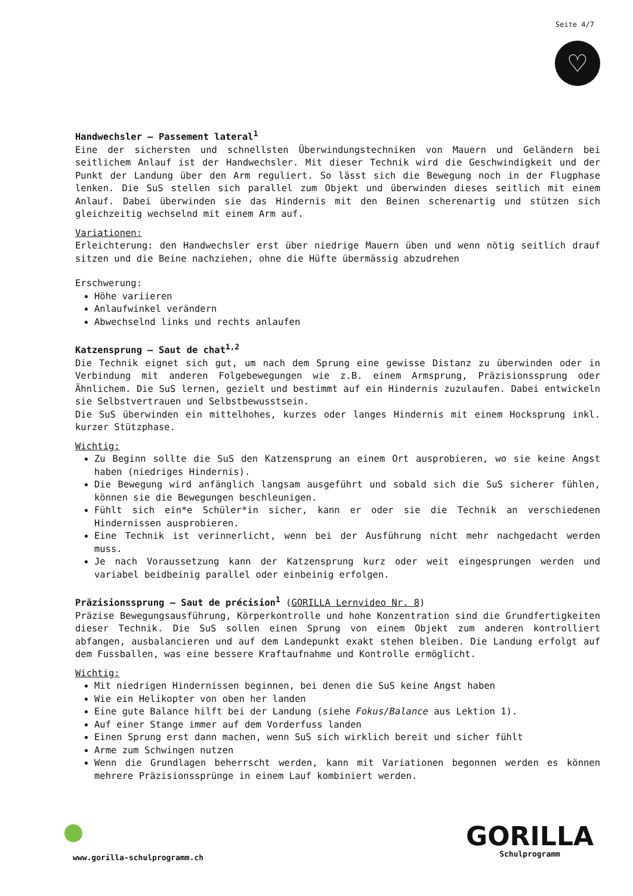Seite 4/7
♡
Handwechsler – Passement lateral<sup>1</sup>
Eine der sichersten und schnellsten Überwindungstechniken von Mauern und Geländern bei seitlichem Anlauf ist der Handwechsler. Mit dieser Technik wird die Geschwindigkeit und der Punkt der Landung über den Arm reguliert. So lässt sich die Bewegung noch in der Flugphase lenken. Die SuS stellen sich parallel zum Objekt und überwinden dieses seitlich mit einem Anlauf. Dabei überwinden sie das Hindernis mit den Beinen scherenartig und stützen sich gleichzeitig wechselnd mit einem Arm auf.
Variationen:
Erleichterung: den Handwechsler erst über niedrige Mauern üben und wenn nötig seitlich drauf sitzen und die Beine nachziehen, ohne die Hüfte übermässig abzudrehen
Erschwerung:
Höhe variieren
Anlaufwinkel verändern
Abwechselnd links und rechts anlaufen
Katzensprung – Saut de chat<sup>1,2</sup>
Die Technik eignet sich gut, um nach dem Sprung eine gewisse Distanz zu überwinden oder in Verbindung mit anderen Folgebewegungen wie z.B. einem Armsprung, Präzisionssprung oder Ähnlichem. Die SuS lernen, gezielt und bestimmt auf ein Hindernis zuzulaufen. Dabei entwickeln sie Selbstvertrauen und Selbstbewusstsein.
Die SuS überwinden ein mittelhohes, kurzes oder langes Hindernis mit einem Hocksprung inkl. kurzer Stützphase.
Wichtig:
Zu Beginn sollte die SuS den Katzensprung an einem Ort ausprobieren, wo sie keine Angst haben (niedriges Hindernis).
Die Bewegung wird anfänglich langsam ausgeführt und sobald sich die SuS sicherer fühlen, können sie die Bewegungen beschleunigen.
Fühlt sich ein*e Schüler*in sicher, kann er oder sie die Technik an verschiedenen Hindernissen ausprobieren.
Eine Technik ist verinnerlicht, wenn bei der Ausführung nicht mehr nachgedacht werden muss.
Je nach Voraussetzung kann der Katzensprung kurz oder weit eingesprungen werden und variabel beidbeinig parallel oder einbeinig erfolgen.
Präzisionssprung – Saut de précision<sup>1</sup> (GORILLA Lernvideo Nr. 8)
Präzise Bewegungsausführung, Körperkontrolle und hohe Konzentration sind die Grundfertigkeiten dieser Technik. Die SuS sollen einen Sprung von einem Objekt zum anderen kontrolliert abfangen, ausbalancieren und auf dem Landepunkt exakt stehen bleiben. Die Landung erfolgt auf dem Fussballen, was eine bessere Kraftaufnahme und Kontrolle ermöglicht.
Wichtig:
Mit niedrigen Hindernissen beginnen, bei denen die SuS keine Angst haben
Wie ein Helikopter von oben her landen
Eine gute Balance hilft bei der Landung (siehe Fokus/Balance aus Lektion 1).
Auf einer Stange immer auf dem Vorderfuss landen
Einen Sprung erst dann machen, wenn SuS sich wirklich bereit und sicher fühlt
Arme zum Schwingen nutzen
Wenn die Grundlagen beherrscht werden, kann mit Variationen begonnen werden es können mehrere Präzisionssprünge in einem Lauf kombiniert werden.
www.gorilla-schulprogramm.ch
GORILLA
Schulprogramm